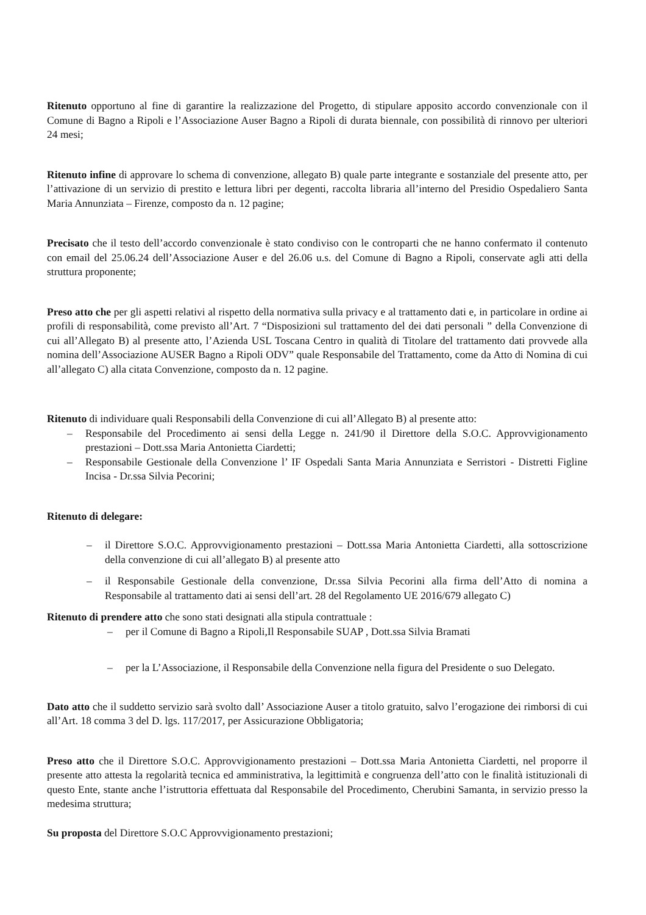Ritenuto opportuno al fine di garantire la realizzazione del Progetto, di stipulare apposito accordo convenzionale con il Comune di Bagno a Ripoli e l’Associazione Auser Bagno a Ripoli di durata biennale, con possibilità di rinnovo per ulteriori 24 mesi;
Ritenuto infine di approvare lo schema di convenzione, allegato B) quale parte integrante e sostanziale del presente atto, per l’attivazione di un servizio di prestito e lettura libri per degenti, raccolta libraria all’interno del Presidio Ospedaliero Santa Maria Annunziata – Firenze, composto da n. 12 pagine;
Precisato che il testo dell’accordo convenzionale è stato condiviso con le controparti che ne hanno confermato il contenuto con email del 25.06.24 dell’Associazione Auser e del 26.06 u.s. del Comune di Bagno a Ripoli, conservate agli atti della struttura proponente;
Preso atto che per gli aspetti relativi al rispetto della normativa sulla privacy e al trattamento dati e, in particolare in ordine ai profili di responsabilità, come previsto all’Art. 7 “Disposizioni sul trattamento del dei dati personali ” della Convenzione di cui all’Allegato B) al presente atto, l’Azienda USL Toscana Centro in qualità di Titolare del trattamento dati provvede alla nomina dell’Associazione AUSER Bagno a Ripoli ODV” quale Responsabile del Trattamento, come da Atto di Nomina di cui all’allegato C) alla citata Convenzione, composto da n. 12 pagine.
Ritenuto di individuare quali Responsabili della Convenzione di cui all’Allegato B) al presente atto:
– Responsabile del Procedimento ai sensi della Legge n. 241/90 il Direttore della S.O.C. Approvvigionamento prestazioni – Dott.ssa Maria Antonietta Ciardetti;
– Responsabile Gestionale della Convenzione l’ IF Ospedali Santa Maria Annunziata e Serristori - Distretti Figline Incisa - Dr.ssa Silvia Pecorini;
Ritenuto di delegare:
– il Direttore S.O.C. Approvvigionamento prestazioni – Dott.ssa Maria Antonietta Ciardetti, alla sottoscrizione della convenzione di cui all’allegato B) al presente atto
– il Responsabile Gestionale della convenzione, Dr.ssa Silvia Pecorini alla firma dell’Atto di nomina a Responsabile al trattamento dati ai sensi dell’art. 28 del Regolamento UE 2016/679 allegato C)
Ritenuto di prendere atto che sono stati designati alla stipula contrattuale :
– per il Comune di Bagno a Ripoli,Il Responsabile SUAP , Dott.ssa Silvia Bramati
– per la L’Associazione, il Responsabile della Convenzione nella figura del Presidente o suo Delegato.
Dato atto che il suddetto servizio sarà svolto dall’ Associazione Auser a titolo gratuito, salvo l’erogazione dei rimborsi di cui all’Art. 18 comma 3 del D. lgs. 117/2017, per Assicurazione Obbligatoria;
Preso atto che il Direttore S.O.C. Approvvigionamento prestazioni – Dott.ssa Maria Antonietta Ciardetti, nel proporre il presente atto attesta la regolarità tecnica ed amministrativa, la legittimità e congruenza dell’atto con le finalità istituzionali di questo Ente, stante anche l’istruttoria effettuata dal Responsabile del Procedimento, Cherubini Samanta, in servizio presso la medesima struttura;
Su proposta del Direttore S.O.C Approvvigionamento prestazioni;